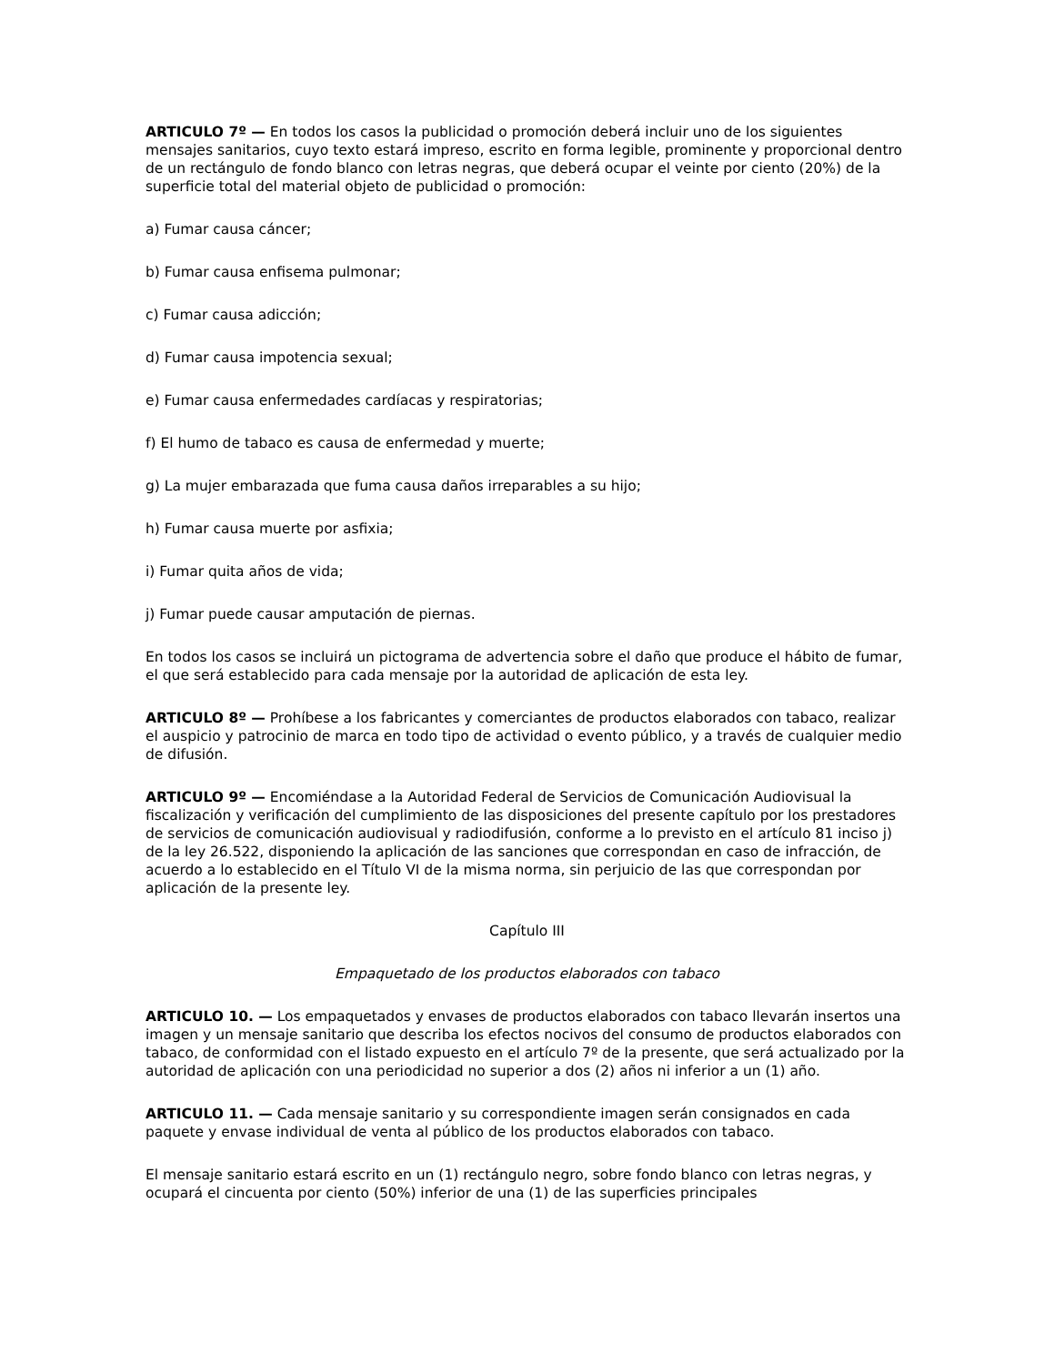ARTICULO 7º — En todos los casos la publicidad o promoción deberá incluir uno de los siguientes mensajes sanitarios, cuyo texto estará impreso, escrito en forma legible, prominente y proporcional dentro de un rectángulo de fondo blanco con letras negras, que deberá ocupar el veinte por ciento (20%) de la superficie total del material objeto de publicidad o promoción:
a) Fumar causa cáncer;
b) Fumar causa enfisema pulmonar;
c) Fumar causa adicción;
d) Fumar causa impotencia sexual;
e) Fumar causa enfermedades cardíacas y respiratorias;
f) El humo de tabaco es causa de enfermedad y muerte;
g) La mujer embarazada que fuma causa daños irreparables a su hijo;
h) Fumar causa muerte por asfixia;
i) Fumar quita años de vida;
j) Fumar puede causar amputación de piernas.
En todos los casos se incluirá un pictograma de advertencia sobre el daño que produce el hábito de fumar, el que será establecido para cada mensaje por la autoridad de aplicación de esta ley.
ARTICULO 8º — Prohíbese a los fabricantes y comerciantes de productos elaborados con tabaco, realizar el auspicio y patrocinio de marca en todo tipo de actividad o evento público, y a través de cualquier medio de difusión.
ARTICULO 9º — Encomiéndase a la Autoridad Federal de Servicios de Comunicación Audiovisual la fiscalización y verificación del cumplimiento de las disposiciones del presente capítulo por los prestadores de servicios de comunicación audiovisual y radiodifusión, conforme a lo previsto en el artículo 81 inciso j) de la ley 26.522, disponiendo la aplicación de las sanciones que correspondan en caso de infracción, de acuerdo a lo establecido en el Título VI de la misma norma, sin perjuicio de las que correspondan por aplicación de la presente ley.
Capítulo III
Empaquetado de los productos elaborados con tabaco
ARTICULO 10. — Los empaquetados y envases de productos elaborados con tabaco llevarán insertos una imagen y un mensaje sanitario que describa los efectos nocivos del consumo de productos elaborados con tabaco, de conformidad con el listado expuesto en el artículo 7º de la presente, que será actualizado por la autoridad de aplicación con una periodicidad no superior a dos (2) años ni inferior a un (1) año.
ARTICULO 11. — Cada mensaje sanitario y su correspondiente imagen serán consignados en cada paquete y envase individual de venta al público de los productos elaborados con tabaco.
El mensaje sanitario estará escrito en un (1) rectángulo negro, sobre fondo blanco con letras negras, y ocupará el cincuenta por ciento (50%) inferior de una (1) de las superficies principales